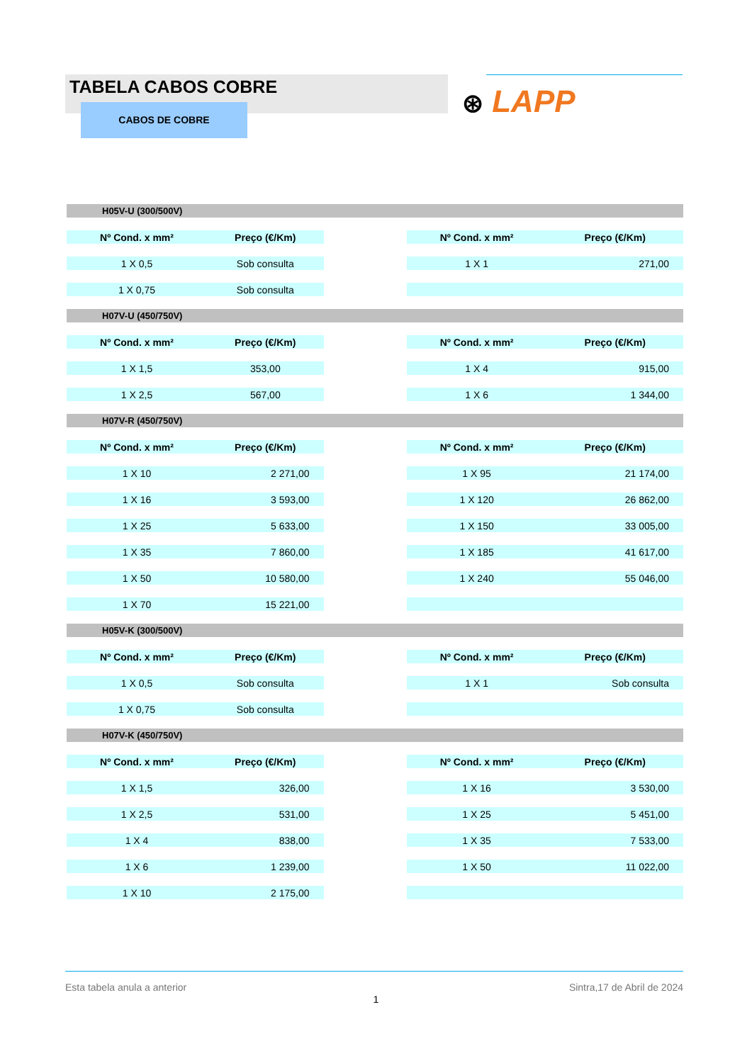TABELA CABOS COBRE
CABOS DE COBRE ⊛ LAPP
| H05V-U (300/500V) | | | | |
| Nº Cond. x mm² | Preço (€/Km) | | Nº Cond. x mm² | Preço (€/Km) |
| 1 X 0,5 | Sob consulta | | 1 X 1 | 271,00 |
| 1 X 0,75 | Sob consulta | | | |
| H07V-U (450/750V) | | | | |
| Nº Cond. x mm² | Preço (€/Km) | | Nº Cond. x mm² | Preço (€/Km) |
| 1 X 1,5 | 353,00 | | 1 X 4 | 915,00 |
| 1 X 2,5 | 567,00 | | 1 X 6 | 1 344,00 |
| H07V-R (450/750V) | | | | |
| Nº Cond. x mm² | Preço (€/Km) | | Nº Cond. x mm² | Preço (€/Km) |
| 1 X 10 | 2 271,00 | | 1 X 95 | 21 174,00 |
| 1 X 16 | 3 593,00 | | 1 X 120 | 26 862,00 |
| 1 X 25 | 5 633,00 | | 1 X 150 | 33 005,00 |
| 1 X 35 | 7 860,00 | | 1 X 185 | 41 617,00 |
| 1 X 50 | 10 580,00 | | 1 X 240 | 55 046,00 |
| 1 X 70 | 15 221,00 | | | |
| H05V-K (300/500V) | | | | |
| Nº Cond. x mm² | Preço (€/Km) | | Nº Cond. x mm² | Preço (€/Km) |
| 1 X 0,5 | Sob consulta | | 1 X 1 | Sob consulta |
| 1 X 0,75 | Sob consulta | | | |
| H07V-K (450/750V) | | | | |
| Nº Cond. x mm² | Preço (€/Km) | | Nº Cond. x mm² | Preço (€/Km) |
| 1 X 1,5 | 326,00 | | 1 X 16 | 3 530,00 |
| 1 X 2,5 | 531,00 | | 1 X 25 | 5 451,00 |
| 1 X 4 | 838,00 | | 1 X 35 | 7 533,00 |
| 1 X 6 | 1 239,00 | | 1 X 50 | 11 022,00 |
| 1 X 10 | 2 175,00 | | | |
Esta tabela anula a anterior Sintra,17 de Abril de 2024
1